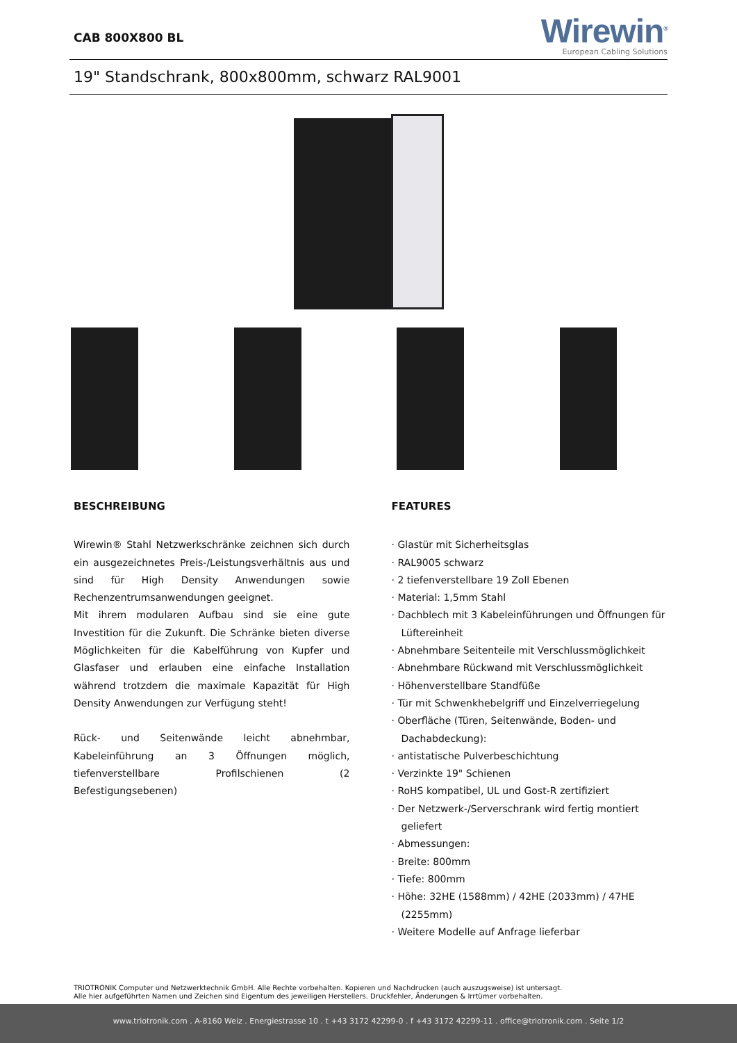CAB 800X800 BL
Wirewin<sup>®</sup>
European Cabling Solutions
19" Standschrank, 800x800mm, schwarz RAL9001
BESCHREIBUNG
Wirewin® Stahl Netzwerkschränke zeichnen sich durch ein ausgezeichnetes Preis-/Leistungsverhältnis aus und sind für High Density Anwendungen sowie Rechenzentrumsanwendungen geeignet.
Mit ihrem modularen Aufbau sind sie eine gute Investition für die Zukunft. Die Schränke bieten diverse Möglichkeiten für die Kabelführung von Kupfer und Glasfaser und erlauben eine einfache Installation während trotzdem die maximale Kapazität für High Density Anwendungen zur Verfügung steht!
Rück- und Seitenwände leicht abnehmbar, Kabeleinführung an 3 Öffnungen möglich, tiefenverstellbare Profilschienen (2 Befestigungsebenen)
FEATURES
· Glastür mit Sicherheitsglas
· RAL9005 schwarz
· 2 tiefenverstellbare 19 Zoll Ebenen
· Material: 1,5mm Stahl
· Dachblech mit 3 Kabeleinführungen und Öffnungen für Lüftereinheit
· Abnehmbare Seitenteile mit Verschlussmöglichkeit
· Abnehmbare Rückwand mit Verschlussmöglichkeit
· Höhenverstellbare Standfüße
· Tür mit Schwenkhebelgriff und Einzelverriegelung
· Oberfläche (Türen, Seitenwände, Boden- und Dachabdeckung):
· antistatische Pulverbeschichtung
· Verzinkte 19" Schienen
· RoHS kompatibel, UL und Gost-R zertifiziert
· Der Netzwerk-/Serverschrank wird fertig montiert geliefert
· Abmessungen:
· Breite: 800mm
· Tiefe: 800mm
· Höhe: 32HE (1588mm) / 42HE (2033mm) / 47HE (2255mm)
· Weitere Modelle auf Anfrage lieferbar
TRIOTRONIK Computer und Netzwerktechnik GmbH. Alle Rechte vorbehalten. Kopieren und Nachdrucken (auch auszugsweise) ist untersagt.
Alle hier aufgeführten Namen und Zeichen sind Eigentum des jeweiligen Herstellers. Druckfehler, Änderungen & Irrtümer vorbehalten.
www.triotronik.com . A-8160 Weiz . Energiestrasse 10 . t +43 3172 42299-0 . f +43 3172 42299-11 . office@triotronik.com . Seite 1/2